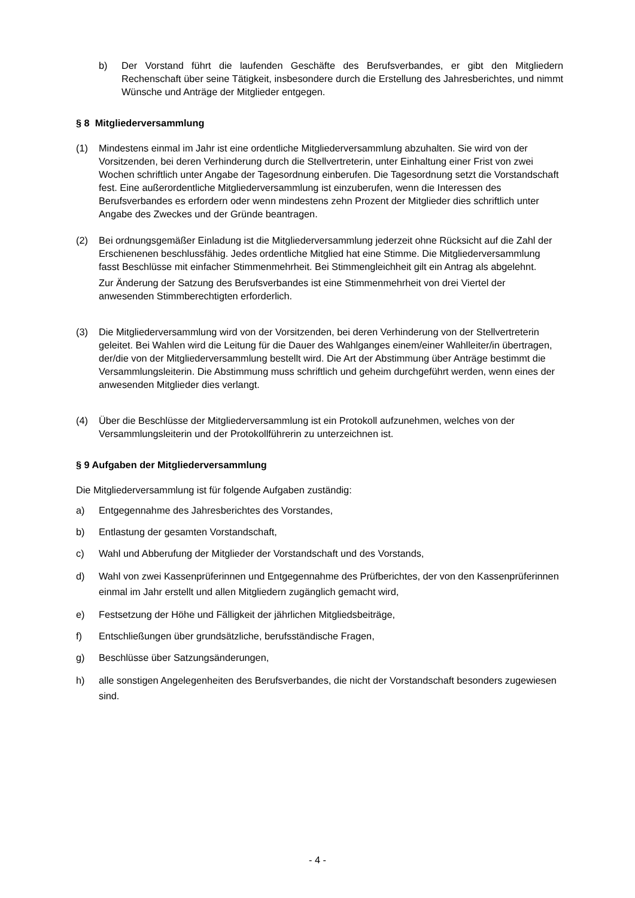b) Der Vorstand führt die laufenden Geschäfte des Berufsverbandes, er gibt den Mitgliedern Rechenschaft über seine Tätigkeit, insbesondere durch die Erstellung des Jahresberichtes, und nimmt Wünsche und Anträge der Mitglieder entgegen.
§ 8 Mitgliederversammlung
(1) Mindestens einmal im Jahr ist eine ordentliche Mitgliederversammlung abzuhalten. Sie wird von der Vorsitzenden, bei deren Verhinderung durch die Stellvertreterin, unter Einhaltung einer Frist von zwei Wochen schriftlich unter Angabe der Tagesordnung einberufen. Die Tagesordnung setzt die Vorstandschaft fest. Eine außerordentliche Mitgliederversammlung ist einzuberufen, wenn die Interessen des Berufsverbandes es erfordern oder wenn mindestens zehn Prozent der Mitglieder dies schriftlich unter Angabe des Zweckes und der Gründe beantragen.
(2) Bei ordnungsgemäßer Einladung ist die Mitgliederversammlung jederzeit ohne Rücksicht auf die Zahl der Erschienenen beschlussfähig. Jedes ordentliche Mitglied hat eine Stimme. Die Mitgliederversammlung fasst Beschlüsse mit einfacher Stimmenmehrheit. Bei Stimmengleichheit gilt ein Antrag als abgelehnt.
Zur Änderung der Satzung des Berufsverbandes ist eine Stimmenmehrheit von drei Viertel der anwesenden Stimmberechtigten erforderlich.
(3) Die Mitgliederversammlung wird von der Vorsitzenden, bei deren Verhinderung von der Stellvertreterin geleitet. Bei Wahlen wird die Leitung für die Dauer des Wahlganges einem/einer Wahlleiter/in übertragen, der/die von der Mitgliederversammlung bestellt wird. Die Art der Abstimmung über Anträge bestimmt die Versammlungsleiterin. Die Abstimmung muss schriftlich und geheim durchgeführt werden, wenn eines der anwesenden Mitglieder dies verlangt.
(4) Über die Beschlüsse der Mitgliederversammlung ist ein Protokoll aufzunehmen, welches von der Versammlungsleiterin und der Protokollführerin zu unterzeichnen ist.
§ 9 Aufgaben der Mitgliederversammlung
Die Mitgliederversammlung ist für folgende Aufgaben zuständig:
a) Entgegennahme des Jahresberichtes des Vorstandes,
b) Entlastung der gesamten Vorstandschaft,
c) Wahl und Abberufung der Mitglieder der Vorstandschaft und des Vorstands,
d) Wahl von zwei Kassenprüferinnen und Entgegennahme des Prüfberichtes, der von den Kassenprüferinnen einmal im Jahr erstellt und allen Mitgliedern zugänglich gemacht wird,
e) Festsetzung der Höhe und Fälligkeit der jährlichen Mitgliedsbeiträge,
f) Entschließungen über grundsätzliche, berufsständische Fragen,
g) Beschlüsse über Satzungsänderungen,
h) alle sonstigen Angelegenheiten des Berufsverbandes, die nicht der Vorstandschaft besonders zugewiesen sind.
- 4 -